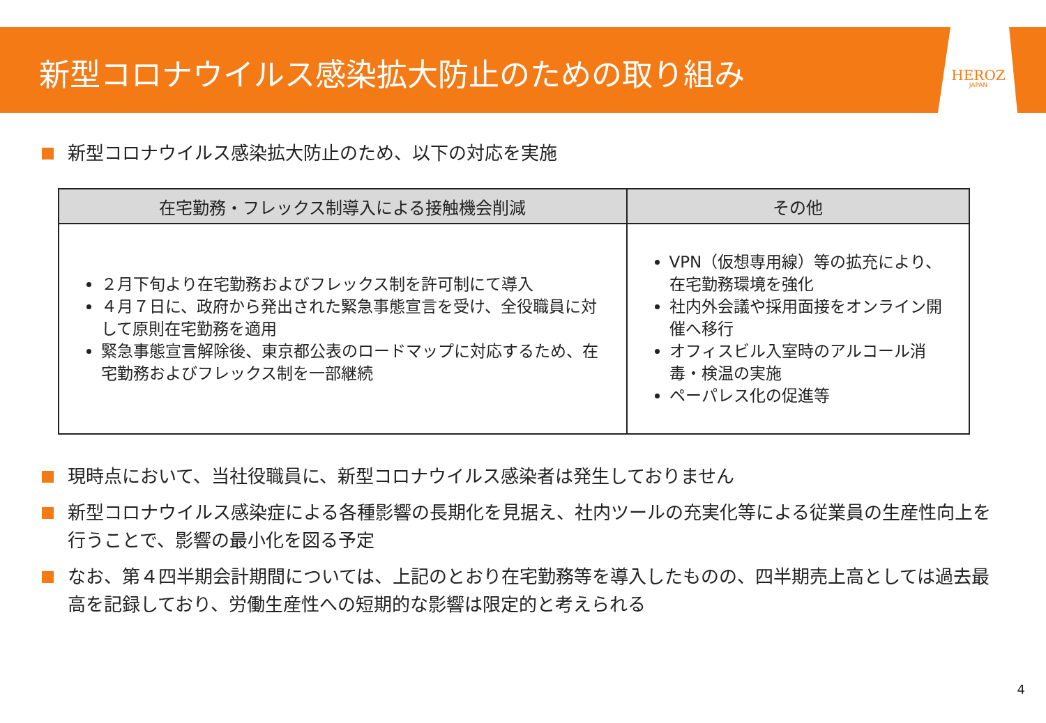HEROZ
JAPAN
新型コロナウイルス感染拡大防止のための取り組み
新型コロナウイルス感染拡大防止のため、以下の対応を実施
| 在宅勤務・フレックス制導入による接触機会削減 | その他 |
| --- | --- |
| ２月下旬より在宅勤務およびフレックス制を許可制にて導入 ４月７日に、政府から発出された緊急事態宣言を受け、全役職員に対して原則在宅勤務を適用 緊急事態宣言解除後、東京都公表のロードマップに対応するため、在宅勤務およびフレックス制を一部継続 | VPN（仮想専用線）等の拡充により、在宅勤務環境を強化 社内外会議や採用面接をオンライン開催へ移行 オフィスビル入室時のアルコール消毒・検温の実施 ペーパレス化の促進等 |
現時点において、当社役職員に、新型コロナウイルス感染者は発生しておりません
新型コロナウイルス感染症による各種影響の長期化を見据え、社内ツールの充実化等による従業員の生産性向上を行うことで、影響の最小化を図る予定
なお、第４四半期会計期間については、上記のとおり在宅勤務等を導入したものの、四半期売上高としては過去最高を記録しており、労働生産性への短期的な影響は限定的と考えられる
4